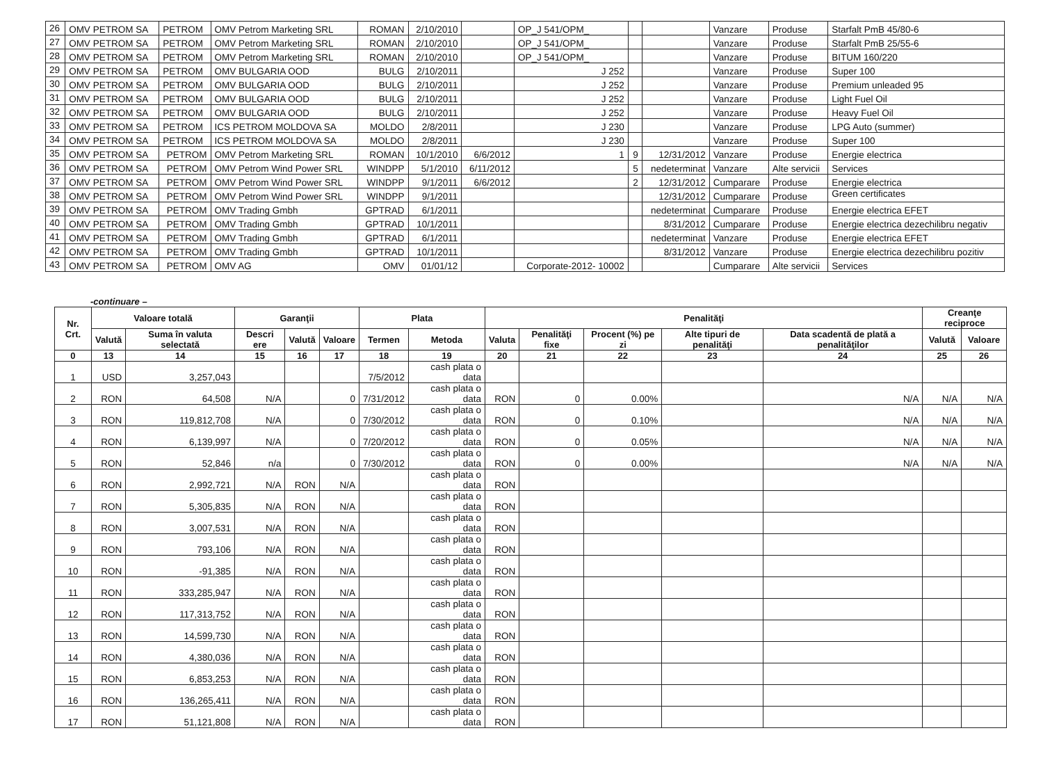| 26 | OMV PETROM SA | PETROM | OMV Petrom Marketing SRL | ROMAN | 2/10/2010 | | OP_J 541/OPM_ | | | Vanzare | Produse | Starfalt PmB 45/80-6 |
| 27 | OMV PETROM SA | PETROM | OMV Petrom Marketing SRL | ROMAN | 2/10/2010 | | OP_J 541/OPM_ | | | Vanzare | Produse | Starfalt PmB 25/55-6 |
| 28 | OMV PETROM SA | PETROM | OMV Petrom Marketing SRL | ROMAN | 2/10/2010 | | OP_J 541/OPM_ | | | Vanzare | Produse | BITUM 160/220 |
| 29 | OMV PETROM SA | PETROM | OMV BULGARIA OOD | BULG | 2/10/2011 | | J 252 | | | Vanzare | Produse | Super 100 |
| 30 | OMV PETROM SA | PETROM | OMV BULGARIA OOD | BULG | 2/10/2011 | | J 252 | | | Vanzare | Produse | Premium unleaded 95 |
| 31 | OMV PETROM SA | PETROM | OMV BULGARIA OOD | BULG | 2/10/2011 | | J 252 | | | Vanzare | Produse | Light Fuel Oil |
| 32 | OMV PETROM SA | PETROM | OMV BULGARIA OOD | BULG | 2/10/2011 | | J 252 | | | Vanzare | Produse | Heavy Fuel Oil |
| 33 | OMV PETROM SA | PETROM | ICS PETROM MOLDOVA SA | MOLDO | 2/8/2011 | | J 230 | | | Vanzare | Produse | LPG Auto (summer) |
| 34 | OMV PETROM SA | PETROM | ICS PETROM MOLDOVA SA | MOLDO | 2/8/2011 | | J 230 | | | Vanzare | Produse | Super 100 |
| 35 | OMV PETROM SA | PETROM | OMV Petrom Marketing SRL | ROMAN | 10/1/2010 | 6/6/2012 | 1 | 9 | 12/31/2012 | Vanzare | Produse | Energie electrica |
| 36 | OMV PETROM SA | PETROM | OMV Petrom Wind Power SRL | WINDPP | 5/1/2010 | 6/11/2012 | | 5 | nedeterminat | Vanzare | Alte servicii | Services |
| 37 | OMV PETROM SA | PETROM | OMV Petrom Wind Power SRL | WINDPP | 9/1/2011 | 6/6/2012 | | 2 | 12/31/2012 | Cumparare | Produse | Energie electrica |
| 38 | OMV PETROM SA | PETROM | OMV Petrom Wind Power SRL | WINDPP | 9/1/2011 | | | | 12/31/2012 | Cumparare | Produse | Green certificates |
| 39 | OMV PETROM SA | PETROM | OMV Trading Gmbh | GPTRAD | 6/1/2011 | | | | nedeterminat | Cumparare | Produse | Energie electrica EFET |
| 40 | OMV PETROM SA | PETROM | OMV Trading Gmbh | GPTRAD | 10/1/2011 | | | | 8/31/2012 | Cumparare | Produse | Energie electrica dezechilibru negativ |
| 41 | OMV PETROM SA | PETROM | OMV Trading Gmbh | GPTRAD | 6/1/2011 | | | | nedeterminat | Vanzare | Produse | Energie electrica EFET |
| 42 | OMV PETROM SA | PETROM | OMV Trading Gmbh | GPTRAD | 10/1/2011 | | | | 8/31/2012 | Vanzare | Produse | Energie electrica dezechilibru pozitiv |
| 43 | OMV PETROM SA | PETROM | OMV AG | OMV | 01/01/12 | | Corporate-2012- 10002 | | | Cumparare | Alte servicii | Services |
-continuare –
| Nr. Crt. | Valoare totală | | Garanţii | | | Plata | | Penalităţi | | | | | Creanţe reciproce | |
| --- | --- | --- | --- | --- | --- | --- | --- | --- | --- | --- | --- | --- | --- | --- |
| | Valută | Suma în valuta selectată | Descri ere | Valută | Valoare | Termen | Metoda | Valuta | Penalităţi fixe | Procent (%) pe zi | Alte tipuri de penalităţi | Data scadentă de plată a penalităţilor | Valută | Valoare |
| 0 | 13 | 14 | 15 | 16 | 17 | 18 | 19 | 20 | 21 | 22 | 23 | 24 | 25 | 26 |
| 1 | USD | 3,257,043 | | | | 7/5/2012 | cash plata o data | | | | | | | |
| 2 | RON | 64,508 | N/A | | 0 | 7/31/2012 | cash plata o data | RON | 0 | 0.00% | | N/A | N/A | N/A |
| 3 | RON | 119,812,708 | N/A | | 0 | 7/30/2012 | cash plata o data | RON | 0 | 0.10% | | N/A | N/A | N/A |
| 4 | RON | 6,139,997 | N/A | | 0 | 7/20/2012 | cash plata o data | RON | 0 | 0.05% | | N/A | N/A | N/A |
| 5 | RON | 52,846 | n/a | | 0 | 7/30/2012 | cash plata o data | RON | 0 | 0.00% | | N/A | N/A | N/A |
| 6 | RON | 2,992,721 | N/A | RON | N/A | | cash plata o data | RON | | | | | | |
| 7 | RON | 5,305,835 | N/A | RON | N/A | | cash plata o data | RON | | | | | | |
| 8 | RON | 3,007,531 | N/A | RON | N/A | | cash plata o data | RON | | | | | | |
| 9 | RON | 793,106 | N/A | RON | N/A | | cash plata o data | RON | | | | | | |
| 10 | RON | -91,385 | N/A | RON | N/A | | cash plata o data | RON | | | | | | |
| 11 | RON | 333,285,947 | N/A | RON | N/A | | cash plata o data | RON | | | | | | |
| 12 | RON | 117,313,752 | N/A | RON | N/A | | cash plata o data | RON | | | | | | |
| 13 | RON | 14,599,730 | N/A | RON | N/A | | cash plata o data | RON | | | | | | |
| 14 | RON | 4,380,036 | N/A | RON | N/A | | cash plata o data | RON | | | | | | |
| 15 | RON | 6,853,253 | N/A | RON | N/A | | cash plata o data | RON | | | | | | |
| 16 | RON | 136,265,411 | N/A | RON | N/A | | cash plata o data | RON | | | | | | |
| 17 | RON | 51,121,808 | N/A | RON | N/A | | cash plata o data | RON | | | | | | |